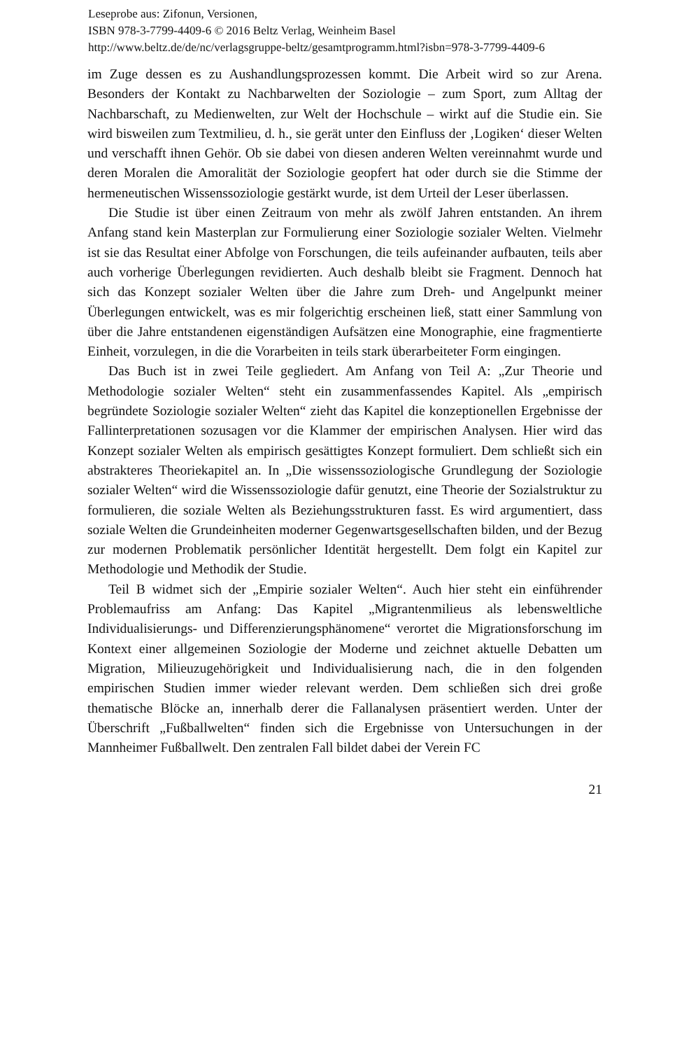Leseprobe aus: Zifonun, Versionen,
ISBN 978-3-7799-4409-6 © 2016 Beltz Verlag, Weinheim Basel
http://www.beltz.de/de/nc/verlagsgruppe-beltz/gesamtprogramm.html?isbn=978-3-7799-4409-6
im Zuge dessen es zu Aushandlungsprozessen kommt. Die Arbeit wird so zur Arena. Besonders der Kontakt zu Nachbarwelten der Soziologie – zum Sport, zum Alltag der Nachbarschaft, zu Medienwelten, zur Welt der Hochschule – wirkt auf die Studie ein. Sie wird bisweilen zum Textmilieu, d. h., sie gerät unter den Einfluss der ‚Logiken‘ dieser Welten und verschafft ihnen Gehör. Ob sie dabei von diesen anderen Welten vereinnahmt wurde und deren Moralen die Amoralität der Soziologie geopfert hat oder durch sie die Stimme der hermeneutischen Wissenssoziologie gestärkt wurde, ist dem Urteil der Leser überlassen.
Die Studie ist über einen Zeitraum von mehr als zwölf Jahren entstanden. An ihrem Anfang stand kein Masterplan zur Formulierung einer Soziologie sozialer Welten. Vielmehr ist sie das Resultat einer Abfolge von Forschungen, die teils aufeinander aufbauten, teils aber auch vorherige Überlegungen revidierten. Auch deshalb bleibt sie Fragment. Dennoch hat sich das Konzept sozialer Welten über die Jahre zum Dreh- und Angelpunkt meiner Überlegungen entwickelt, was es mir folgerichtig erscheinen ließ, statt einer Sammlung von über die Jahre entstandenen eigenständigen Aufsätzen eine Monographie, eine fragmentierte Einheit, vorzulegen, in die die Vorarbeiten in teils stark überarbeiteter Form eingingen.
Das Buch ist in zwei Teile gegliedert. Am Anfang von Teil A: „Zur Theorie und Methodologie sozialer Welten“ steht ein zusammenfassendes Kapitel. Als „empirisch begründete Soziologie sozialer Welten“ zieht das Kapitel die konzeptionellen Ergebnisse der Fallinterpretationen sozusagen vor die Klammer der empirischen Analysen. Hier wird das Konzept sozialer Welten als empirisch gesättigtes Konzept formuliert. Dem schließt sich ein abstrakteres Theoriekapitel an. In „Die wissenssoziologische Grundlegung der Soziologie sozialer Welten“ wird die Wissenssoziologie dafür genutzt, eine Theorie der Sozialstruktur zu formulieren, die soziale Welten als Beziehungsstrukturen fasst. Es wird argumentiert, dass soziale Welten die Grundeinheiten moderner Gegenwartsgesellschaften bilden, und der Bezug zur modernen Problematik persönlicher Identität hergestellt. Dem folgt ein Kapitel zur Methodologie und Methodik der Studie.
Teil B widmet sich der „Empirie sozialer Welten“. Auch hier steht ein einführender Problemaufriss am Anfang: Das Kapitel „Migrantenmilieus als lebensweltliche Individualisierungs- und Differenzierungsphänomene“ verortet die Migrationsforschung im Kontext einer allgemeinen Soziologie der Moderne und zeichnet aktuelle Debatten um Migration, Milieuzugehörigkeit und Individualisierung nach, die in den folgenden empirischen Studien immer wieder relevant werden. Dem schließen sich drei große thematische Blöcke an, innerhalb derer die Fallanalysen präsentiert werden. Unter der Überschrift „Fußballwelten“ finden sich die Ergebnisse von Untersuchungen in der Mannheimer Fußballwelt. Den zentralen Fall bildet dabei der Verein FC
21